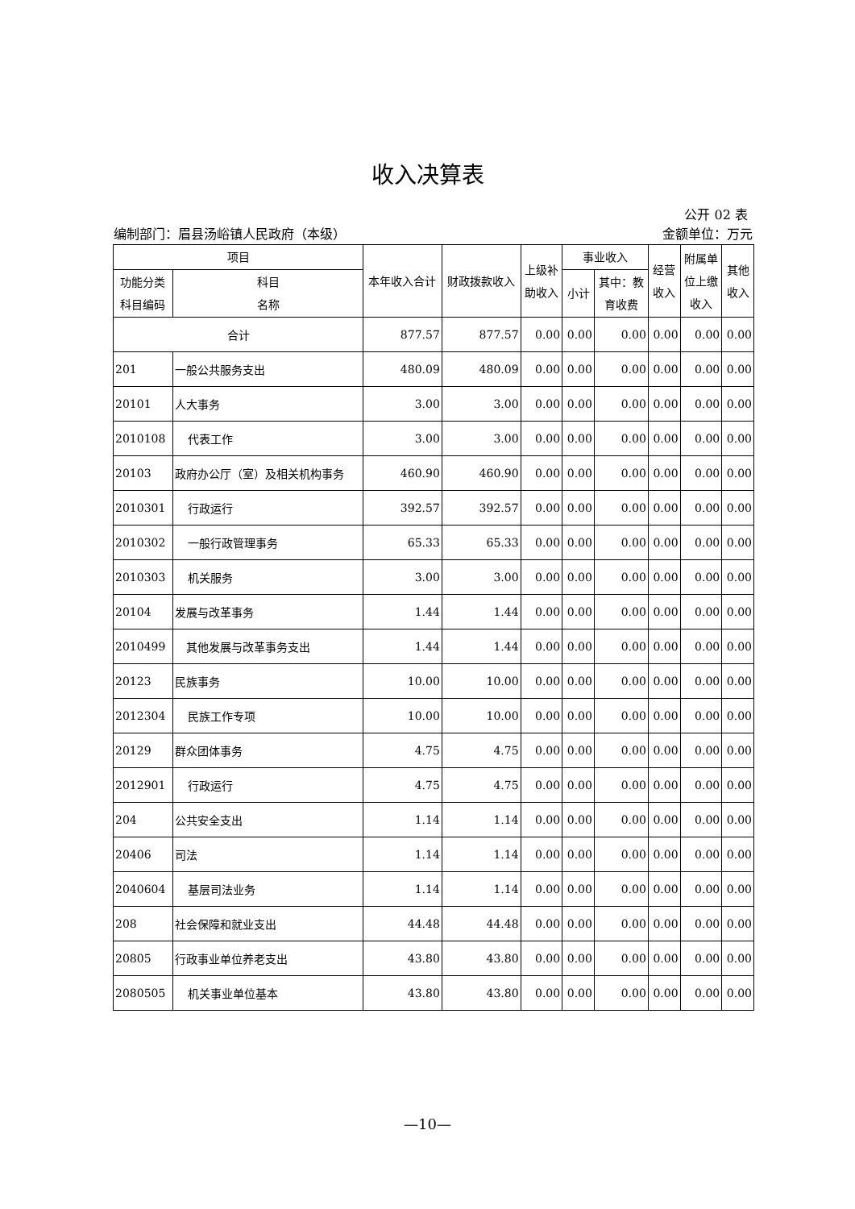收入决算表
公开 02 表
编制部门：眉县汤峪镇人民政府（本级） 金额单位：万元
| 项目 | | 本年收入合计 | 财政拨款收入 | 上级补 助收入 | 事业收入 | | 经营 收入 | 附属单 位上缴 收入 | 其他 收入 |
| --- | --- | --- | --- | --- | --- | --- | --- | --- | --- |
| 功能分类 科目编码 | 科目 名称 | | | | 小计 | 其中：教 育收费 | | | |
| 合计 | | 877.57 | 877.57 | 0.00 | 0.00 | 0.00 | 0.00 | 0.00 | 0.00 |
| 201 | 一般公共服务支出 | 480.09 | 480.09 | 0.00 | 0.00 | 0.00 | 0.00 | 0.00 | 0.00 |
| 20101 | 人大事务 | 3.00 | 3.00 | 0.00 | 0.00 | 0.00 | 0.00 | 0.00 | 0.00 |
| 2010108 | 代表工作 | 3.00 | 3.00 | 0.00 | 0.00 | 0.00 | 0.00 | 0.00 | 0.00 |
| 20103 | 政府办公厅（室）及相关机构事务 | 460.90 | 460.90 | 0.00 | 0.00 | 0.00 | 0.00 | 0.00 | 0.00 |
| 2010301 | 行政运行 | 392.57 | 392.57 | 0.00 | 0.00 | 0.00 | 0.00 | 0.00 | 0.00 |
| 2010302 | 一般行政管理事务 | 65.33 | 65.33 | 0.00 | 0.00 | 0.00 | 0.00 | 0.00 | 0.00 |
| 2010303 | 机关服务 | 3.00 | 3.00 | 0.00 | 0.00 | 0.00 | 0.00 | 0.00 | 0.00 |
| 20104 | 发展与改革事务 | 1.44 | 1.44 | 0.00 | 0.00 | 0.00 | 0.00 | 0.00 | 0.00 |
| 2010499 | 其他发展与改革事务支出 | 1.44 | 1.44 | 0.00 | 0.00 | 0.00 | 0.00 | 0.00 | 0.00 |
| 20123 | 民族事务 | 10.00 | 10.00 | 0.00 | 0.00 | 0.00 | 0.00 | 0.00 | 0.00 |
| 2012304 | 民族工作专项 | 10.00 | 10.00 | 0.00 | 0.00 | 0.00 | 0.00 | 0.00 | 0.00 |
| 20129 | 群众团体事务 | 4.75 | 4.75 | 0.00 | 0.00 | 0.00 | 0.00 | 0.00 | 0.00 |
| 2012901 | 行政运行 | 4.75 | 4.75 | 0.00 | 0.00 | 0.00 | 0.00 | 0.00 | 0.00 |
| 204 | 公共安全支出 | 1.14 | 1.14 | 0.00 | 0.00 | 0.00 | 0.00 | 0.00 | 0.00 |
| 20406 | 司法 | 1.14 | 1.14 | 0.00 | 0.00 | 0.00 | 0.00 | 0.00 | 0.00 |
| 2040604 | 基层司法业务 | 1.14 | 1.14 | 0.00 | 0.00 | 0.00 | 0.00 | 0.00 | 0.00 |
| 208 | 社会保障和就业支出 | 44.48 | 44.48 | 0.00 | 0.00 | 0.00 | 0.00 | 0.00 | 0.00 |
| 20805 | 行政事业单位养老支出 | 43.80 | 43.80 | 0.00 | 0.00 | 0.00 | 0.00 | 0.00 | 0.00 |
| 2080505 | 机关事业单位基本 | 43.80 | 43.80 | 0.00 | 0.00 | 0.00 | 0.00 | 0.00 | 0.00 |
—10—